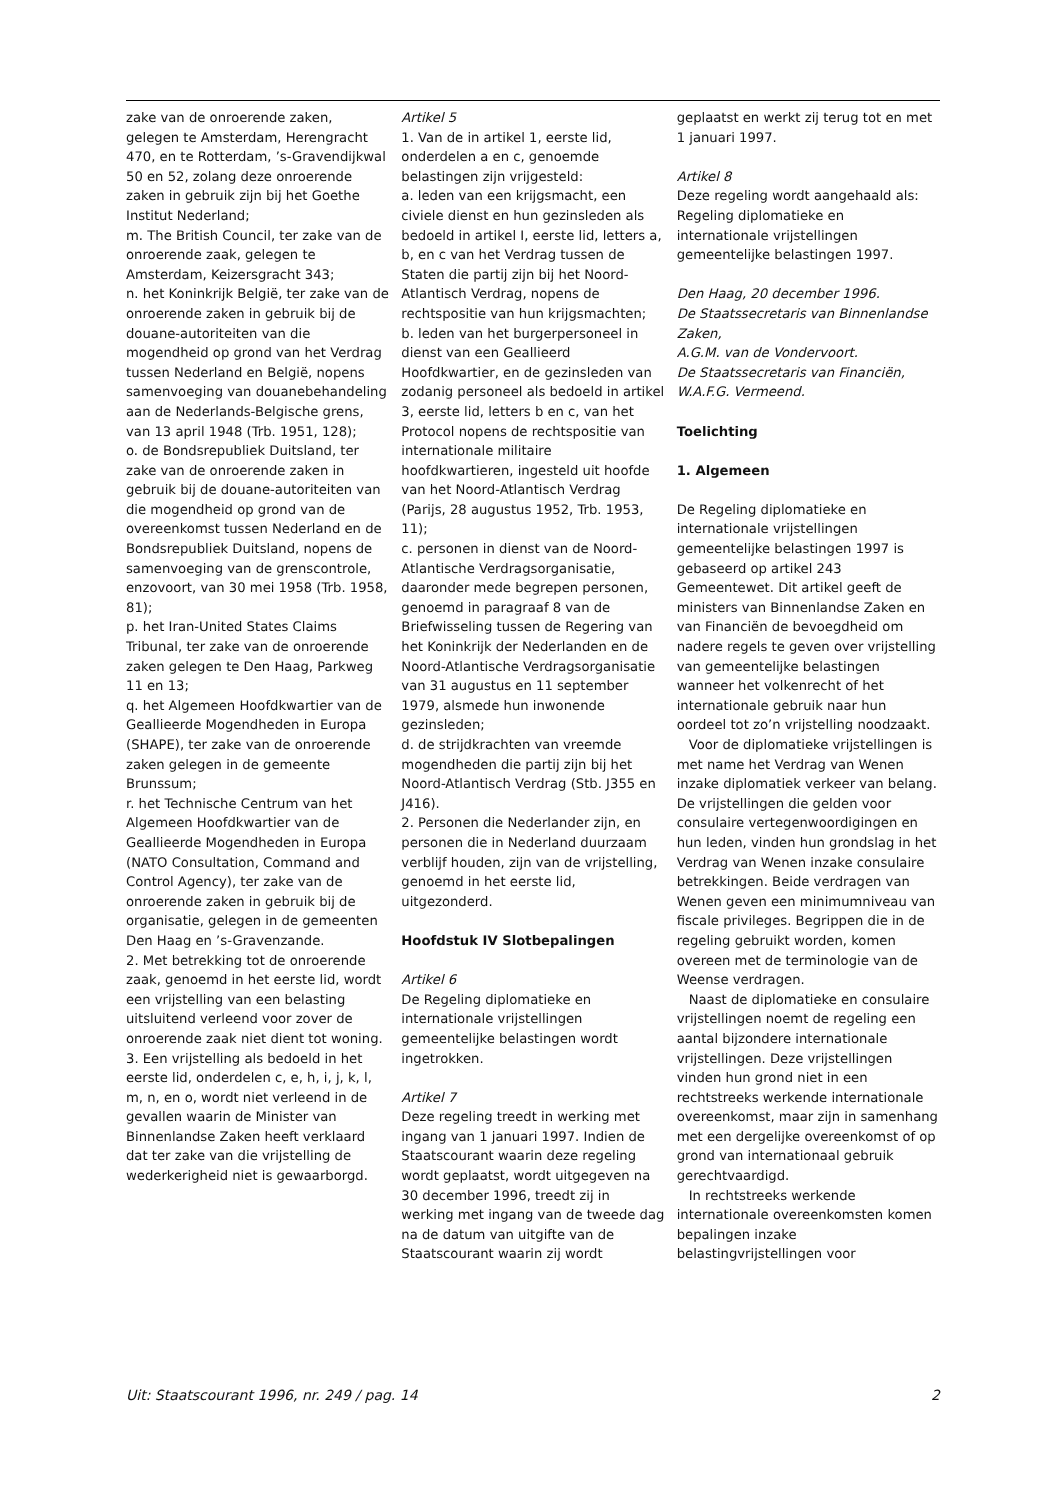zake van de onroerende zaken, gelegen te Amsterdam, Herengracht 470, en te Rotterdam, ’s-Gravendijkwal 50 en 52, zolang deze onroerende zaken in gebruik zijn bij het Goethe Institut Nederland;
m. The British Council, ter zake van de onroerende zaak, gelegen te Amsterdam, Keizersgracht 343;
n. het Koninkrijk België, ter zake van de onroerende zaken in gebruik bij de douane-autoriteiten van die mogendheid op grond van het Verdrag tussen Nederland en België, nopens samenvoeging van douanebehandeling aan de Nederlands-Belgische grens, van 13 april 1948 (Trb. 1951, 128);
o. de Bondsrepubliek Duitsland, ter zake van de onroerende zaken in gebruik bij de douane-autoriteiten van die mogendheid op grond van de overeenkomst tussen Nederland en de Bondsrepubliek Duitsland, nopens de samenvoeging van de grenscontrole, enzovoort, van 30 mei 1958 (Trb. 1958, 81);
p. het Iran-United States Claims Tribunal, ter zake van de onroerende zaken gelegen te Den Haag, Parkweg 11 en 13;
q. het Algemeen Hoofdkwartier van de Geallieerde Mogendheden in Europa (SHAPE), ter zake van de onroerende zaken gelegen in de gemeente Brunssum;
r. het Technische Centrum van het Algemeen Hoofdkwartier van de Geallieerde Mogendheden in Europa (NATO Consultation, Command and Control Agency), ter zake van de onroerende zaken in gebruik bij de organisatie, gelegen in de gemeenten Den Haag en ’s-Gravenzande.
2. Met betrekking tot de onroerende zaak, genoemd in het eerste lid, wordt een vrijstelling van een belasting uitsluitend verleend voor zover de onroerende zaak niet dient tot woning.
3. Een vrijstelling als bedoeld in het eerste lid, onderdelen c, e, h, i, j, k, l, m, n, en o, wordt niet verleend in de gevallen waarin de Minister van Binnenlandse Zaken heeft verklaard dat ter zake van die vrijstelling de wederkerigheid niet is gewaarborgd.
Artikel 5
1. Van de in artikel 1, eerste lid, onderdelen a en c, genoemde belastingen zijn vrijgesteld:
a. leden van een krijgsmacht, een civiele dienst en hun gezinsleden als bedoeld in artikel I, eerste lid, letters a, b, en c van het Verdrag tussen de Staten die partij zijn bij het Noord-Atlantisch Verdrag, nopens de rechtspositie van hun krijgsmachten;
b. leden van het burgerpersoneel in dienst van een Geallieerd Hoofdkwartier, en de gezinsleden van zodanig personeel als bedoeld in artikel 3, eerste lid, letters b en c, van het Protocol nopens de rechtspositie van internationale militaire hoofdkwartieren, ingesteld uit hoofde van het Noord-Atlantisch Verdrag (Parijs, 28 augustus 1952, Trb. 1953, 11);
c. personen in dienst van de Noord-Atlantische Verdragsorganisatie, daaronder mede begrepen personen, genoemd in paragraaf 8 van de Briefwisseling tussen de Regering van het Koninkrijk der Nederlanden en de Noord-Atlantische Verdragsorganisatie van 31 augustus en 11 september 1979, alsmede hun inwonende gezinsleden;
d. de strijdkrachten van vreemde mogendheden die partij zijn bij het Noord-Atlantisch Verdrag (Stb. J355 en J416).
2. Personen die Nederlander zijn, en personen die in Nederland duurzaam verblijf houden, zijn van de vrijstelling, genoemd in het eerste lid, uitgezonderd.
Hoofdstuk IV Slotbepalingen
Artikel 6
De Regeling diplomatieke en internationale vrijstellingen gemeentelijke belastingen wordt ingetrokken.
Artikel 7
Deze regeling treedt in werking met ingang van 1 januari 1997. Indien de Staatscourant waarin deze regeling wordt geplaatst, wordt uitgegeven na 30 december 1996, treedt zij in werking met ingang van de tweede dag na de datum van uitgifte van de Staatscourant waarin zij wordt
geplaatst en werkt zij terug tot en met 1 januari 1997.
Artikel 8
Deze regeling wordt aangehaald als: Regeling diplomatieke en internationale vrijstellingen gemeentelijke belastingen 1997.
Den Haag, 20 december 1996.
De Staatssecretaris van Binnenlandse Zaken,
A.G.M. van de Vondervoort.
De Staatssecretaris van Financiën,
W.A.F.G. Vermeend.
Toelichting
1. Algemeen
De Regeling diplomatieke en internationale vrijstellingen gemeentelijke belastingen 1997 is gebaseerd op artikel 243 Gemeentewet. Dit artikel geeft de ministers van Binnenlandse Zaken en van Financiën de bevoegdheid om nadere regels te geven over vrijstelling van gemeentelijke belastingen wanneer het volkenrecht of het internationale gebruik naar hun oordeel tot zo’n vrijstelling noodzaakt.
Voor de diplomatieke vrijstellingen is met name het Verdrag van Wenen inzake diplomatiek verkeer van belang. De vrijstellingen die gelden voor consulaire vertegenwoordigingen en hun leden, vinden hun grondslag in het Verdrag van Wenen inzake consulaire betrekkingen. Beide verdragen van Wenen geven een minimumniveau van fiscale privileges. Begrippen die in de regeling gebruikt worden, komen overeen met de terminologie van de Weense verdragen.
Naast de diplomatieke en consulaire vrijstellingen noemt de regeling een aantal bijzondere internationale vrijstellingen. Deze vrijstellingen vinden hun grond niet in een rechtstreeks werkende internationale overeenkomst, maar zijn in samenhang met een dergelijke overeenkomst of op grond van internationaal gebruik gerechtvaardigd.
In rechtstreeks werkende internationale overeenkomsten komen bepalingen inzake belastingvrijstellingen voor
Uit: Staatscourant 1996, nr. 249 / pag. 14 2